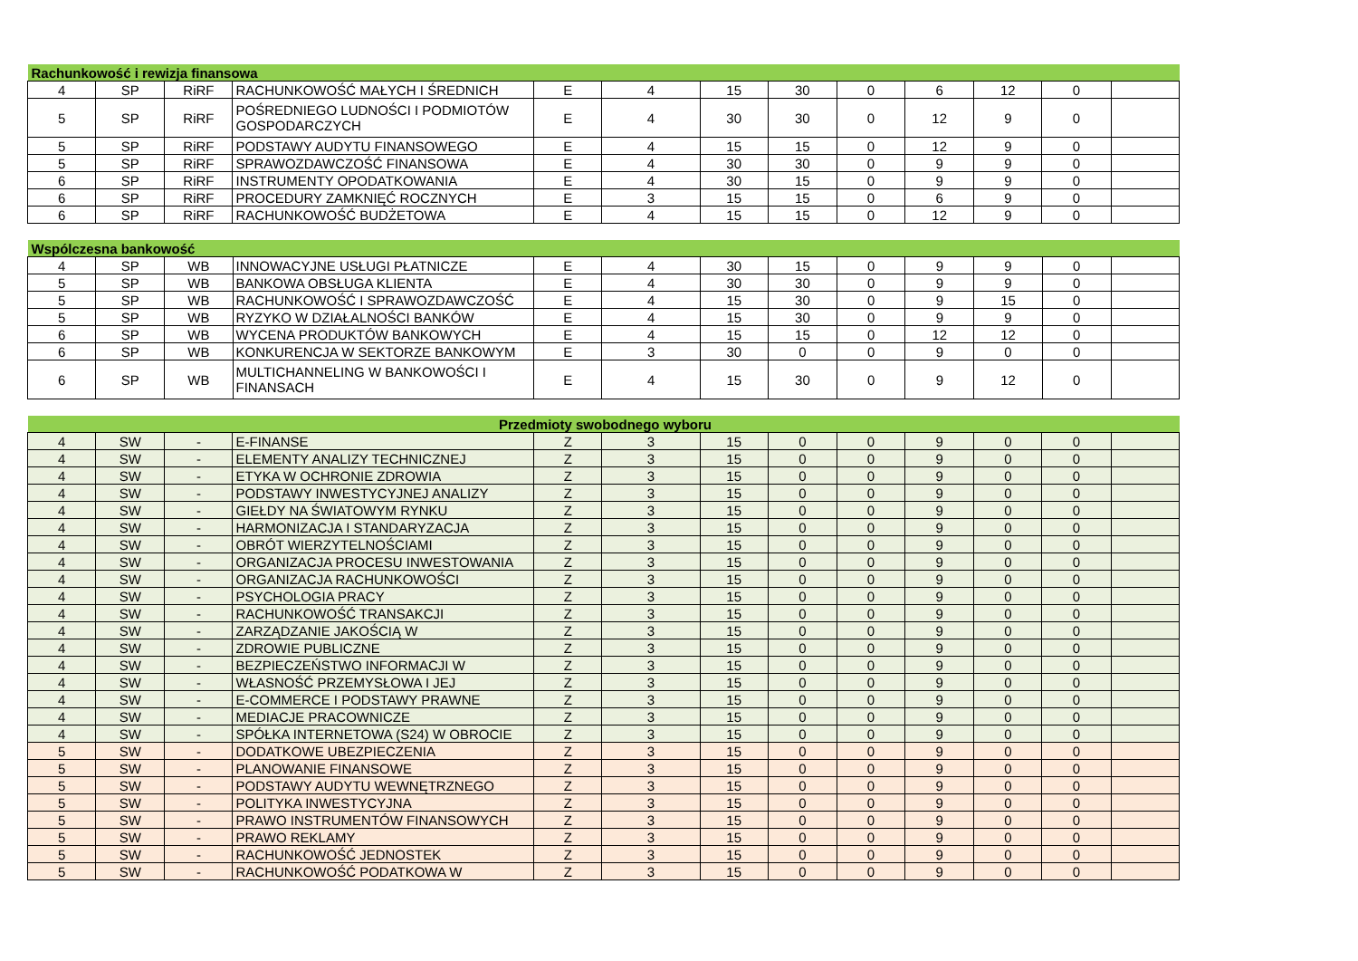| Rachunkowość i rewizja finansowa | | | | | | | | | | | | |
| 4 | SP | RiRF | RACHUNKOWOŚĆ MAŁYCH I ŚREDNICH | E | 4 | 15 | 30 | 0 | 6 | 12 | 0 | |
| 5 | SP | RiRF | POŚREDNIEGO LUDNOŚCI I PODMIOTÓW GOSPODARCZYCH | E | 4 | 30 | 30 | 0 | 12 | 9 | 0 | |
| 5 | SP | RiRF | PODSTAWY AUDYTU FINANSOWEGO | E | 4 | 15 | 15 | 0 | 12 | 9 | 0 | |
| 5 | SP | RiRF | SPRAWOZDAWCZOŚĆ FINANSOWA | E | 4 | 30 | 30 | 0 | 9 | 9 | 0 | |
| 6 | SP | RiRF | INSTRUMENTY OPODATKOWANIA | E | 4 | 30 | 15 | 0 | 9 | 9 | 0 | |
| 6 | SP | RiRF | PROCEDURY ZAMKNIĘĆ ROCZNYCH | E | 3 | 15 | 15 | 0 | 6 | 9 | 0 | |
| 6 | SP | RiRF | RACHUNKOWOŚĆ BUDŻETOWA | E | 4 | 15 | 15 | 0 | 12 | 9 | 0 | |
| Wspólczesna bankowość | | | | | | | | | | | | |
| 4 | SP | WB | INNOWACYJNE USŁUGI PŁATNICZE | E | 4 | 30 | 15 | 0 | 9 | 9 | 0 | |
| 5 | SP | WB | BANKOWA OBSŁUGA KLIENTA | E | 4 | 30 | 30 | 0 | 9 | 9 | 0 | |
| 5 | SP | WB | RACHUNKOWOŚĆ I SPRAWOZDAWCZOŚĆ | E | 4 | 15 | 30 | 0 | 9 | 15 | 0 | |
| 5 | SP | WB | RYZYKO W DZIAŁALNOŚCI BANKÓW | E | 4 | 15 | 30 | 0 | 9 | 9 | 0 | |
| 6 | SP | WB | WYCENA PRODUKTÓW BANKOWYCH | E | 4 | 15 | 15 | 0 | 12 | 12 | 0 | |
| 6 | SP | WB | KONKURENCJA W SEKTORZE BANKOWYM | E | 3 | 30 | 0 | 0 | 9 | 0 | 0 | |
| 6 | SP | WB | MULTICHANNELING W BANKOWOŚCI I FINANSACH | E | 4 | 15 | 30 | 0 | 9 | 12 | 0 | |
| Przedmioty swobodnego wyboru | | | | | | | | | | | | |
| 4 | SW | - | E-FINANSE | Z | 3 | 15 | 0 | 0 | 9 | 0 | 0 | |
| 4 | SW | - | ELEMENTY ANALIZY TECHNICZNEJ | Z | 3 | 15 | 0 | 0 | 9 | 0 | 0 | |
| 4 | SW | - | ETYKA W OCHRONIE ZDROWIA | Z | 3 | 15 | 0 | 0 | 9 | 0 | 0 | |
| 4 | SW | - | PODSTAWY INWESTYCYJNEJ ANALIZY | Z | 3 | 15 | 0 | 0 | 9 | 0 | 0 | |
| 4 | SW | - | GIEŁDY NA ŚWIATOWYM RYNKU | Z | 3 | 15 | 0 | 0 | 9 | 0 | 0 | |
| 4 | SW | - | HARMONIZACJA I STANDARYZACJA | Z | 3 | 15 | 0 | 0 | 9 | 0 | 0 | |
| 4 | SW | - | OBRÓT WIERZYTELNOŚCIAMI | Z | 3 | 15 | 0 | 0 | 9 | 0 | 0 | |
| 4 | SW | - | ORGANIZACJA PROCESU INWESTOWANIA | Z | 3 | 15 | 0 | 0 | 9 | 0 | 0 | |
| 4 | SW | - | ORGANIZACJA RACHUNKOWOŚCI | Z | 3 | 15 | 0 | 0 | 9 | 0 | 0 | |
| 4 | SW | - | PSYCHOLOGIA PRACY | Z | 3 | 15 | 0 | 0 | 9 | 0 | 0 | |
| 4 | SW | - | RACHUNKOWOŚĆ TRANSAKCJI | Z | 3 | 15 | 0 | 0 | 9 | 0 | 0 | |
| 4 | SW | - | ZARZĄDZANIE JAKOŚCIĄ W | Z | 3 | 15 | 0 | 0 | 9 | 0 | 0 | |
| 4 | SW | - | ZDROWIE PUBLICZNE | Z | 3 | 15 | 0 | 0 | 9 | 0 | 0 | |
| 4 | SW | - | BEZPIECZEŃSTWO INFORMACJI W | Z | 3 | 15 | 0 | 0 | 9 | 0 | 0 | |
| 4 | SW | - | WŁASNOŚĆ PRZEMYSŁOWA I JEJ | Z | 3 | 15 | 0 | 0 | 9 | 0 | 0 | |
| 4 | SW | - | E-COMMERCE I PODSTAWY PRAWNE | Z | 3 | 15 | 0 | 0 | 9 | 0 | 0 | |
| 4 | SW | - | MEDIACJE PRACOWNICZE | Z | 3 | 15 | 0 | 0 | 9 | 0 | 0 | |
| 4 | SW | - | SPÓŁKA INTERNETOWA (S24) W OBROCIE | Z | 3 | 15 | 0 | 0 | 9 | 0 | 0 | |
| 5 | SW | - | DODATKOWE UBEZPIECZENIA | Z | 3 | 15 | 0 | 0 | 9 | 0 | 0 | |
| 5 | SW | - | PLANOWANIE FINANSOWE | Z | 3 | 15 | 0 | 0 | 9 | 0 | 0 | |
| 5 | SW | - | PODSTAWY AUDYTU WEWNĘTRZNEGO | Z | 3 | 15 | 0 | 0 | 9 | 0 | 0 | |
| 5 | SW | - | POLITYKA INWESTYCYJNA | Z | 3 | 15 | 0 | 0 | 9 | 0 | 0 | |
| 5 | SW | - | PRAWO INSTRUMENTÓW FINANSOWYCH | Z | 3 | 15 | 0 | 0 | 9 | 0 | 0 | |
| 5 | SW | - | PRAWO REKLAMY | Z | 3 | 15 | 0 | 0 | 9 | 0 | 0 | |
| 5 | SW | - | RACHUNKOWOŚĆ JEDNOSTEK | Z | 3 | 15 | 0 | 0 | 9 | 0 | 0 | |
| 5 | SW | - | RACHUNKOWOŚĆ PODATKOWA W | Z | 3 | 15 | 0 | 0 | 9 | 0 | 0 | |